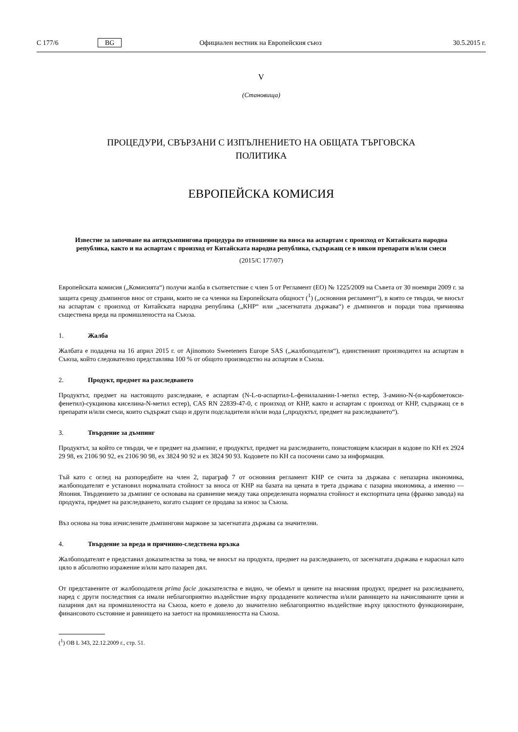C 177/6 BG Официален вестник на Европейския съюз 30.5.2015 г.
V
(Становища)
ПРОЦЕДУРИ, СВЪРЗАНИ С ИЗПЪЛНЕНИЕТО НА ОБЩАТА ТЪРГОВСКА
ПОЛИТИКА
ЕВРОПЕЙСКА КОМИСИЯ
Известие за започване на антидъмпингова процедура по отношение на вноса на аспартам с произход от Китайската народна република, както и на аспартам с произход от Китайската народна република, съдържащ се в някои препарати и/или смеси
(2015/C 177/07)
Европейската комисия („Комисията“) получи жалба в съответствие с член 5 от Регламент (ЕО) № 1225/2009 на Съвета от 30 ноември 2009 г. за защита срещу дъмпингов внос от страни, които не са членки на Европейската общност (<sup>1</sup>) („основния регламент“), в която се твърди, че вносът на аспартам с произход от Китайската народна република („КНР“ или „засегнатата държава“) е дъмпингов и поради това причинява съществена вреда на промишлеността на Съюза.
1. Жалба
Жалбата е подадена на 16 април 2015 г. от Ajinomoto Sweeteners Europe SAS („жалбоподателя“), единственият производител на аспартам в Съюза, който следователно представлява 100 % от общото производство на аспартам в Съюза.
2. Продукт, предмет на разследването
Продуктът, предмет на настоящото разследване, е аспартам (N-L-α-аспартил-L-фенилаланин-1-метил естер, 3-амино-N-(α-карбометокси-фенетил)-сукцинова киселина-N-метил естер), CAS RN 22839-47-0, с произход от КНР, както и аспартам с произход от КНР, съдържащ се в препарати и/или смеси, които съдържат също и други подсладители и/или вода („продуктът, предмет на разследването“).
3. Твърдение за дъмпинг
Продуктът, за който се твърди, че е предмет на дъмпинг, е продуктът, предмет на разследването, понастоящем класиран в кодове по КН ex 2924 29 98, ex 2106 90 92, ex 2106 90 98, ex 3824 90 92 и ex 3824 90 93. Кодовете по КН са посочени само за информация.
Тъй като с оглед на разпоредбите на член 2, параграф 7 от основния регламент КНР се счита за държава с непазарна икономика, жалбоподателят е установил нормалната стойност за вноса от КНР на базата на цената в трета държава с пазарна икономика, а именно — Япония. Твърдението за дъмпинг се основава на сравнение между така определената нормална стойност и експортната цена (франко завода) на продукта, предмет на разследването, когато същият се продава за износ за Съюза.
Въз основа на това изчислените дъмпингови маржове за засегнатата държава са значителни.
4. Твърдение за вреда и причинно-следствена връзка
Жалбоподателят е представил доказателства за това, че вносът на продукта, предмет на разследването, от засегнатата държава е нараснал като цяло в абсолютно изражение и/или като пазарен дял.
От представените от жалбоподателя prima facie доказателства е видно, че обемът и цените на внасяния продукт, предмет на разследването, наред с други последствия са имали неблагоприятно въздействие върху продадените количества и/или равнището на начисляваните цени и пазарния дял на промишлеността на Съюза, което е довело до значително неблагоприятно въздействие върху цялостното функциониране, финансовото състояние и равнището на заетост на промишлеността на Съюза.
(<sup>1</sup>) ОВ L 343, 22.12.2009 г., стр. 51.